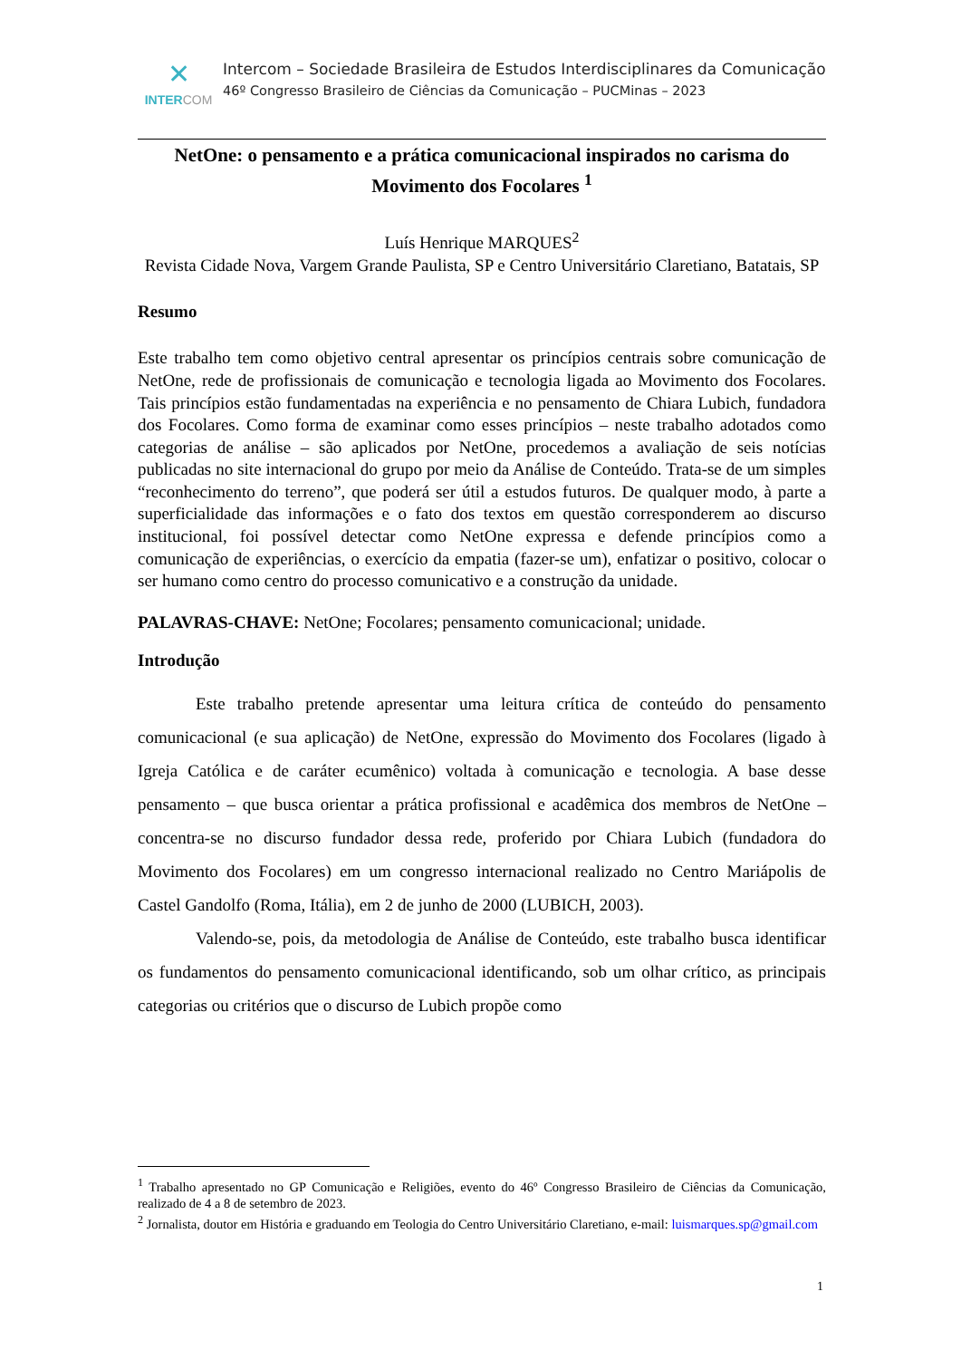✕
INTERCOM
Intercom – Sociedade Brasileira de Estudos Interdisciplinares da Comunicação
46º Congresso Brasileiro de Ciências da Comunicação – PUCMinas – 2023
NetOne: o pensamento e a prática comunicacional inspirados no carisma do Movimento dos Focolares <sup>1</sup>
Luís Henrique MARQUES<sup>2</sup>
Revista Cidade Nova, Vargem Grande Paulista, SP e Centro Universitário Claretiano, Batatais, SP
Resumo
Este trabalho tem como objetivo central apresentar os princípios centrais sobre comunicação de NetOne, rede de profissionais de comunicação e tecnologia ligada ao Movimento dos Focolares. Tais princípios estão fundamentadas na experiência e no pensamento de Chiara Lubich, fundadora dos Focolares. Como forma de examinar como esses princípios – neste trabalho adotados como categorias de análise – são aplicados por NetOne, procedemos a avaliação de seis notícias publicadas no site internacional do grupo por meio da Análise de Conteúdo. Trata-se de um simples “reconhecimento do terreno”, que poderá ser útil a estudos futuros. De qualquer modo, à parte a superficialidade das informações e o fato dos textos em questão corresponderem ao discurso institucional, foi possível detectar como NetOne expressa e defende princípios como a comunicação de experiências, o exercício da empatia (fazer-se um), enfatizar o positivo, colocar o ser humano como centro do processo comunicativo e a construção da unidade.
PALAVRAS-CHAVE: NetOne; Focolares; pensamento comunicacional; unidade.
Introdução
Este trabalho pretende apresentar uma leitura crítica de conteúdo do pensamento comunicacional (e sua aplicação) de NetOne, expressão do Movimento dos Focolares (ligado à Igreja Católica e de caráter ecumênico) voltada à comunicação e tecnologia. A base desse pensamento – que busca orientar a prática profissional e acadêmica dos membros de NetOne – concentra-se no discurso fundador dessa rede, proferido por Chiara Lubich (fundadora do Movimento dos Focolares) em um congresso internacional realizado no Centro Mariápolis de Castel Gandolfo (Roma, Itália), em 2 de junho de 2000 (LUBICH, 2003).
Valendo-se, pois, da metodologia de Análise de Conteúdo, este trabalho busca identificar os fundamentos do pensamento comunicacional identificando, sob um olhar crítico, as principais categorias ou critérios que o discurso de Lubich propõe como
<sup>1</sup> Trabalho apresentado no GP Comunicação e Religiões, evento do 46º Congresso Brasileiro de Ciências da Comunicação, realizado de 4 a 8 de setembro de 2023.
<sup>2</sup> Jornalista, doutor em História e graduando em Teologia do Centro Universitário Claretiano, e-mail: luismarques.sp@gmail.com
1